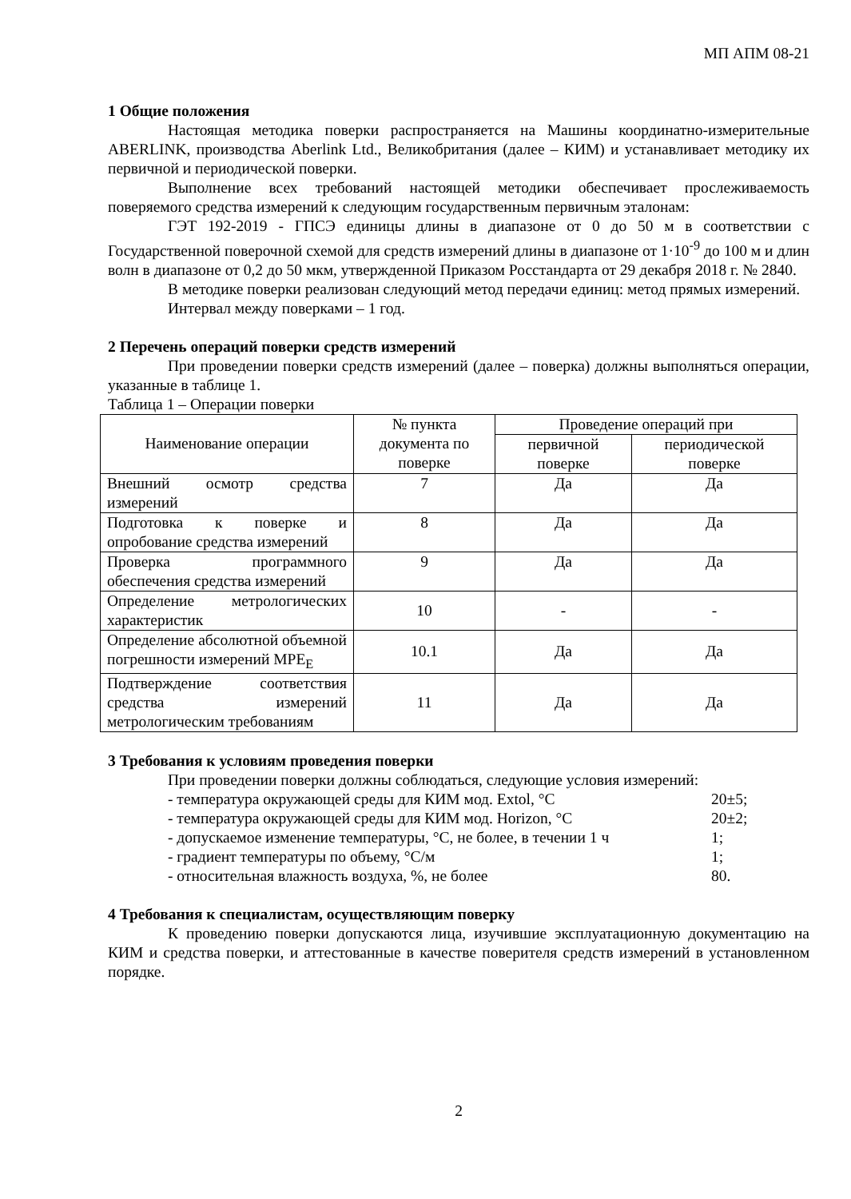МП АПМ 08-21
1 Общие положения
Настоящая методика поверки распространяется на Машины координатно-измерительные ABERLINK, производства Aberlink Ltd., Великобритания (далее – КИМ) и устанавливает методику их первичной и периодической поверки.
Выполнение всех требований настоящей методики обеспечивает прослеживаемость поверяемого средства измерений к следующим государственным первичным эталонам:
ГЭТ 192-2019 - ГПСЭ единицы длины в диапазоне от 0 до 50 м в соответствии с Государственной поверочной схемой для средств измерений длины в диапазоне от 1·10<sup>-9</sup> до 100 м и длин волн в диапазоне от 0,2 до 50 мкм, утвержденной Приказом Росстандарта от 29 декабря 2018 г. № 2840.
В методике поверки реализован следующий метод передачи единиц: метод прямых измерений.
Интервал между поверками – 1 год.
2 Перечень операций поверки средств измерений
При проведении поверки средств измерений (далее – поверка) должны выполняться операции, указанные в таблице 1.
Таблица 1 – Операции поверки
| Наименование операции | № пункта документа по поверке | Проведение операций при | |
| --- | --- | --- | --- |
| | | первичной поверке | периодической поверке |
| Внешний осмотр средства измерений | 7 | Да | Да |
| Подготовка к поверке и опробование средства измерений | 8 | Да | Да |
| Проверка программного обеспечения средства измерений | 9 | Да | Да |
| Определение метрологических характеристик | 10 | - | - |
| Определение абсолютной объемной погрешности измерений MPE<sub>E</sub> | 10.1 | Да | Да |
| Подтверждение соответствия средства измерений метрологическим требованиям | 11 | Да | Да |
3 Требования к условиям проведения поверки
При проведении поверки должны соблюдаться, следующие условия измерений:
- температура окружающей среды для КИМ мод. Extol, °C 20±5;
- температура окружающей среды для КИМ мод. Horizon, °C 20±2;
- допускаемое изменение температуры, °C, не более, в течении 1 ч 1;
- градиент температуры по объему, °C/м 1;
- относительная влажность воздуха, %, не более 80.
4 Требования к специалистам, осуществляющим поверку
К проведению поверки допускаются лица, изучившие эксплуатационную документацию на КИМ и средства поверки, и аттестованные в качестве поверителя средств измерений в установленном порядке.
2